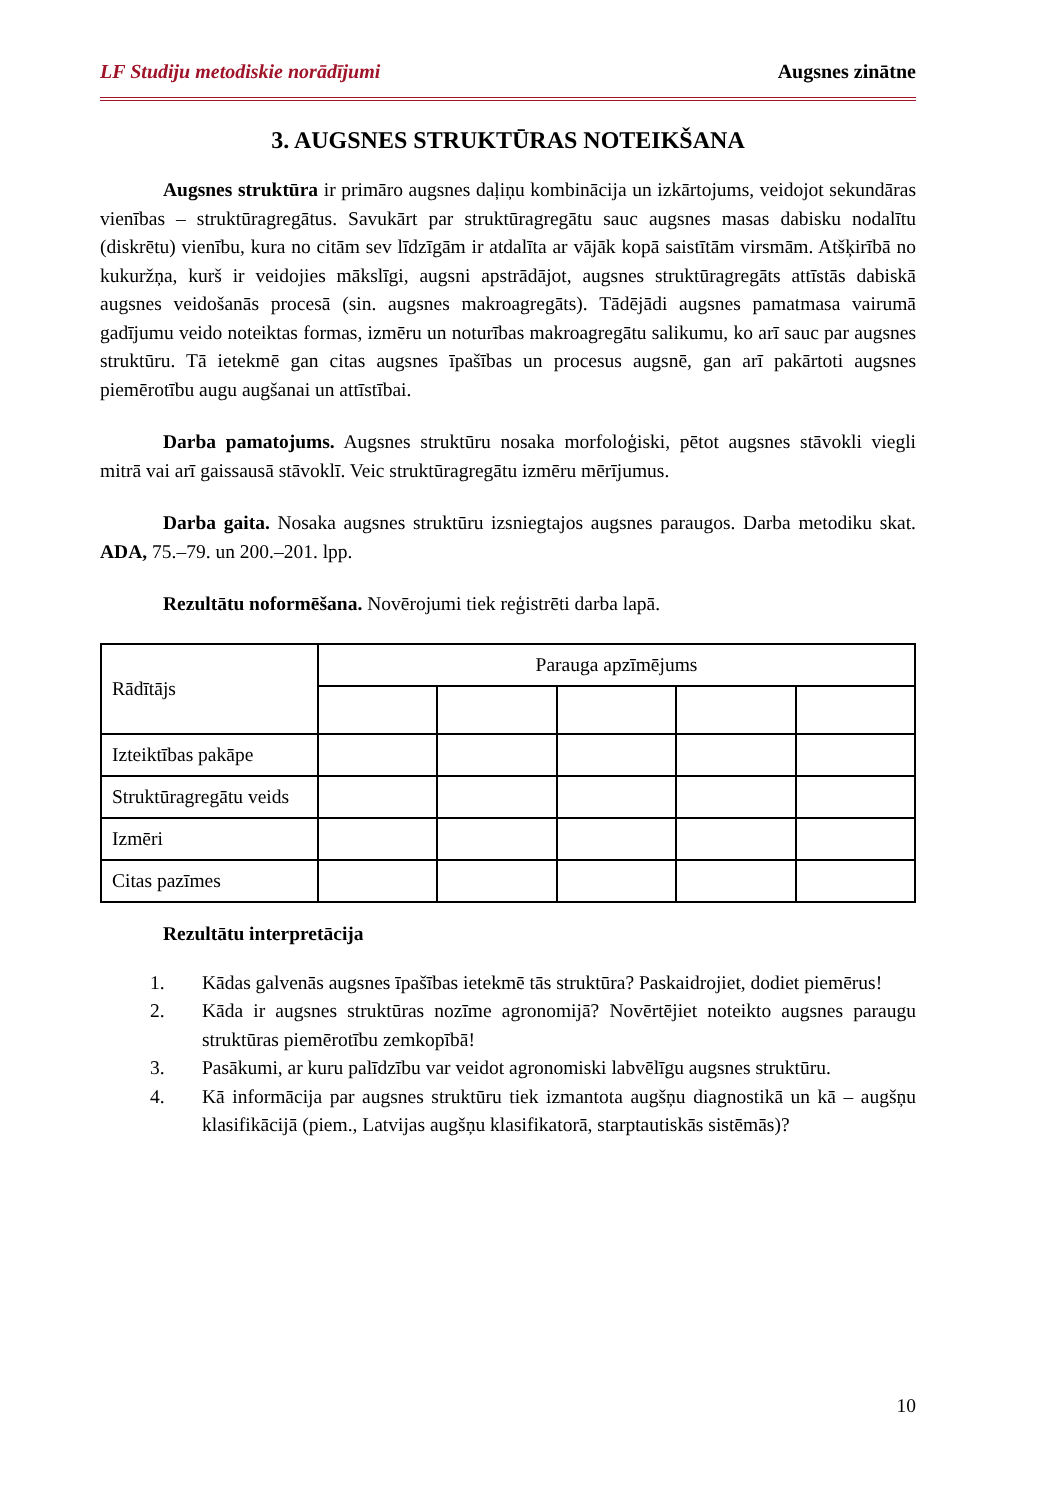LF Studiju metodiskie norādījumi Augsnes zinātne
3. AUGSNES STRUKTŪRAS NOTEIKŠANA
Augsnes struktūra ir primāro augsnes daļiņu kombinācija un izkārtojums, veidojot sekundāras vienības – struktūragregātus. Savukārt par struktūragregātu sauc augsnes masas dabisku nodalītu (diskrētu) vienību, kura no citām sev līdzīgām ir atdalīta ar vājāk kopā saistītām virsmām. Atšķirībā no kukuržņa, kurš ir veidojies mākslīgi, augsni apstrādājot, augsnes struktūragregāts attīstās dabiskā augsnes veidošanās procesā (sin. augsnes makroagregāts). Tādējādi augsnes pamatmasa vairumā gadījumu veido noteiktas formas, izmēru un noturības makroagregātu salikumu, ko arī sauc par augsnes struktūru. Tā ietekmē gan citas augsnes īpašības un procesus augsnē, gan arī pakārtoti augsnes piemērotību augu augšanai un attīstībai.
Darba pamatojums. Augsnes struktūru nosaka morfoloģiski, pētot augsnes stāvokli viegli mitrā vai arī gaissausā stāvoklī. Veic struktūragregātu izmēru mērījumus.
Darba gaita. Nosaka augsnes struktūru izsniegtajos augsnes paraugos. Darba metodiku skat. ADA, 75.–79. un 200.–201. lpp.
Rezultātu noformēšana. Novērojumi tiek reģistrēti darba lapā.
| Rādītājs | Parauga apzīmējums | | | | |
| --- | --- | --- | --- | --- | --- |
| Izteiktības pakāpe | | | | | |
| Struktūragregātu veids | | | | | |
| Izmēri | | | | | |
| Citas pazīmes | | | | | |
Rezultātu interpretācija
1. Kādas galvenās augsnes īpašības ietekmē tās struktūra? Paskaidrojiet, dodiet piemērus!
2. Kāda ir augsnes struktūras nozīme agronomijā? Novērtējiet noteikto augsnes paraugu struktūras piemērotību zemkopībā!
3. Pasākumi, ar kuru palīdzību var veidot agronomiski labvēlīgu augsnes struktūru.
4. Kā informācija par augsnes struktūru tiek izmantota augšņu diagnostikā un kā – augšņu klasifikācijā (piem., Latvijas augšņu klasifikatorā, starptautiskās sistēmās)?
10